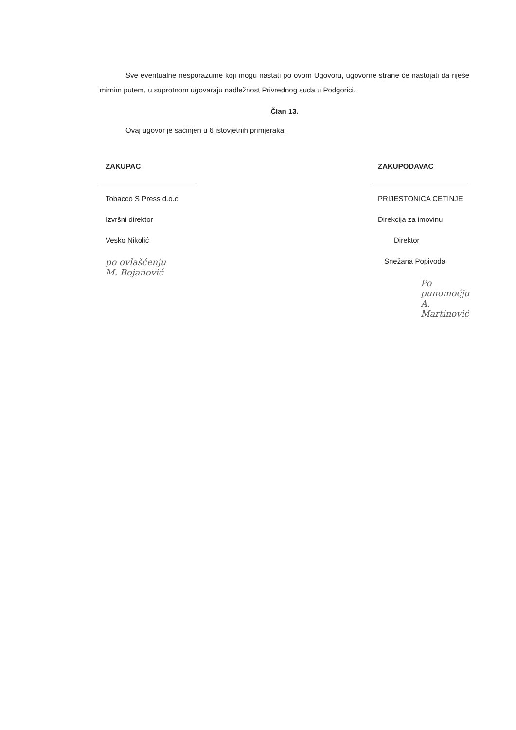Sve eventualne nesporazume koji mogu nastati po ovom Ugovoru, ugovorne strane će nastojati da riješe mirnim putem, u suprotnom ugovaraju nadležnost Privrednog suda u Podgorici.
Član 13.
Ovaj ugovor je sačinjen u 6 istovjetnih primjeraka.
ZAKUPAC
Tobacco S Press d.o.o
Izvršni direktor
Vesko Nikolić
po ovlašćenju
M. Bojanović
ZAKUPODAVAC
PRIJESTONICA CETINJE
Direkcija za imovinu
Direktor
Snežana Popivoda
Po punomoćju
A. Martinović